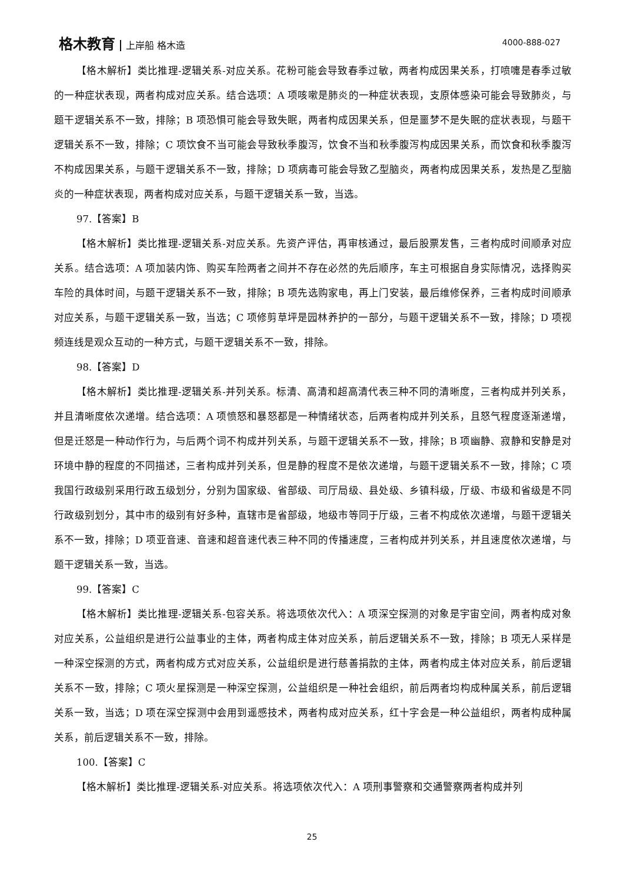格木教育 上岸船 格木造 4000-888-027
【格木解析】类比推理-逻辑关系-对应关系。花粉可能会导致春季过敏，两者构成因果关系，打喷嚏是春季过敏的一种症状表现，两者构成对应关系。结合选项：A 项咳嗽是肺炎的一种症状表现，支原体感染可能会导致肺炎，与题干逻辑关系不一致，排除；B 项恐惧可能会导致失眠，两者构成因果关系，但是噩梦不是失眠的症状表现，与题干逻辑关系不一致，排除；C 项饮食不当可能会导致秋季腹泻，饮食不当和秋季腹泻构成因果关系，而饮食和秋季腹泻不构成因果关系，与题干逻辑关系不一致，排除；D 项病毒可能会导致乙型脑炎，两者构成因果关系，发热是乙型脑炎的一种症状表现，两者构成对应关系，与题干逻辑关系一致，当选。
97.【答案】B
【格木解析】类比推理-逻辑关系-对应关系。先资产评估，再审核通过，最后股票发售，三者构成时间顺承对应关系。结合选项：A 项加装内饰、购买车险两者之间并不存在必然的先后顺序，车主可根据自身实际情况，选择购买车险的具体时间，与题干逻辑关系不一致，排除；B 项先选购家电，再上门安装，最后维修保养，三者构成时间顺承对应关系，与题干逻辑关系一致，当选；C 项修剪草坪是园林养护的一部分，与题干逻辑关系不一致，排除；D 项视频连线是观众互动的一种方式，与题干逻辑关系不一致，排除。
98.【答案】D
【格木解析】类比推理-逻辑关系-并列关系。标清、高清和超高清代表三种不同的清晰度，三者构成并列关系，并且清晰度依次递增。结合选项：A 项愤怒和暴怒都是一种情绪状态，后两者构成并列关系，且怒气程度逐渐递增，但是迁怒是一种动作行为，与后两个词不构成并列关系，与题干逻辑关系不一致，排除；B 项幽静、寂静和安静是对环境中静的程度的不同描述，三者构成并列关系，但是静的程度不是依次递增，与题干逻辑关系不一致，排除；C 项我国行政级别采用行政五级划分，分别为国家级、省部级、司厅局级、县处级、乡镇科级，厅级、市级和省级是不同行政级别划分，其中市的级别有好多种，直辖市是省部级，地级市等同于厅级，三者不构成依次递增，与题干逻辑关系不一致，排除；D 项亚音速、音速和超音速代表三种不同的传播速度，三者构成并列关系，并且速度依次递增，与题干逻辑关系一致，当选。
99.【答案】C
【格木解析】类比推理-逻辑关系-包容关系。将选项依次代入：A 项深空探测的对象是宇宙空间，两者构成对象对应关系，公益组织是进行公益事业的主体，两者构成主体对应关系，前后逻辑关系不一致，排除；B 项无人采样是一种深空探测的方式，两者构成方式对应关系，公益组织是进行慈善捐款的主体，两者构成主体对应关系，前后逻辑关系不一致，排除；C 项火星探测是一种深空探测，公益组织是一种社会组织，前后两者均构成种属关系，前后逻辑关系一致，当选；D 项在深空探测中会用到遥感技术，两者构成对应关系，红十字会是一种公益组织，两者构成种属关系，前后逻辑关系不一致，排除。
100.【答案】C
【格木解析】类比推理-逻辑关系-对应关系。将选项依次代入：A 项刑事警察和交通警察两者构成并列
25